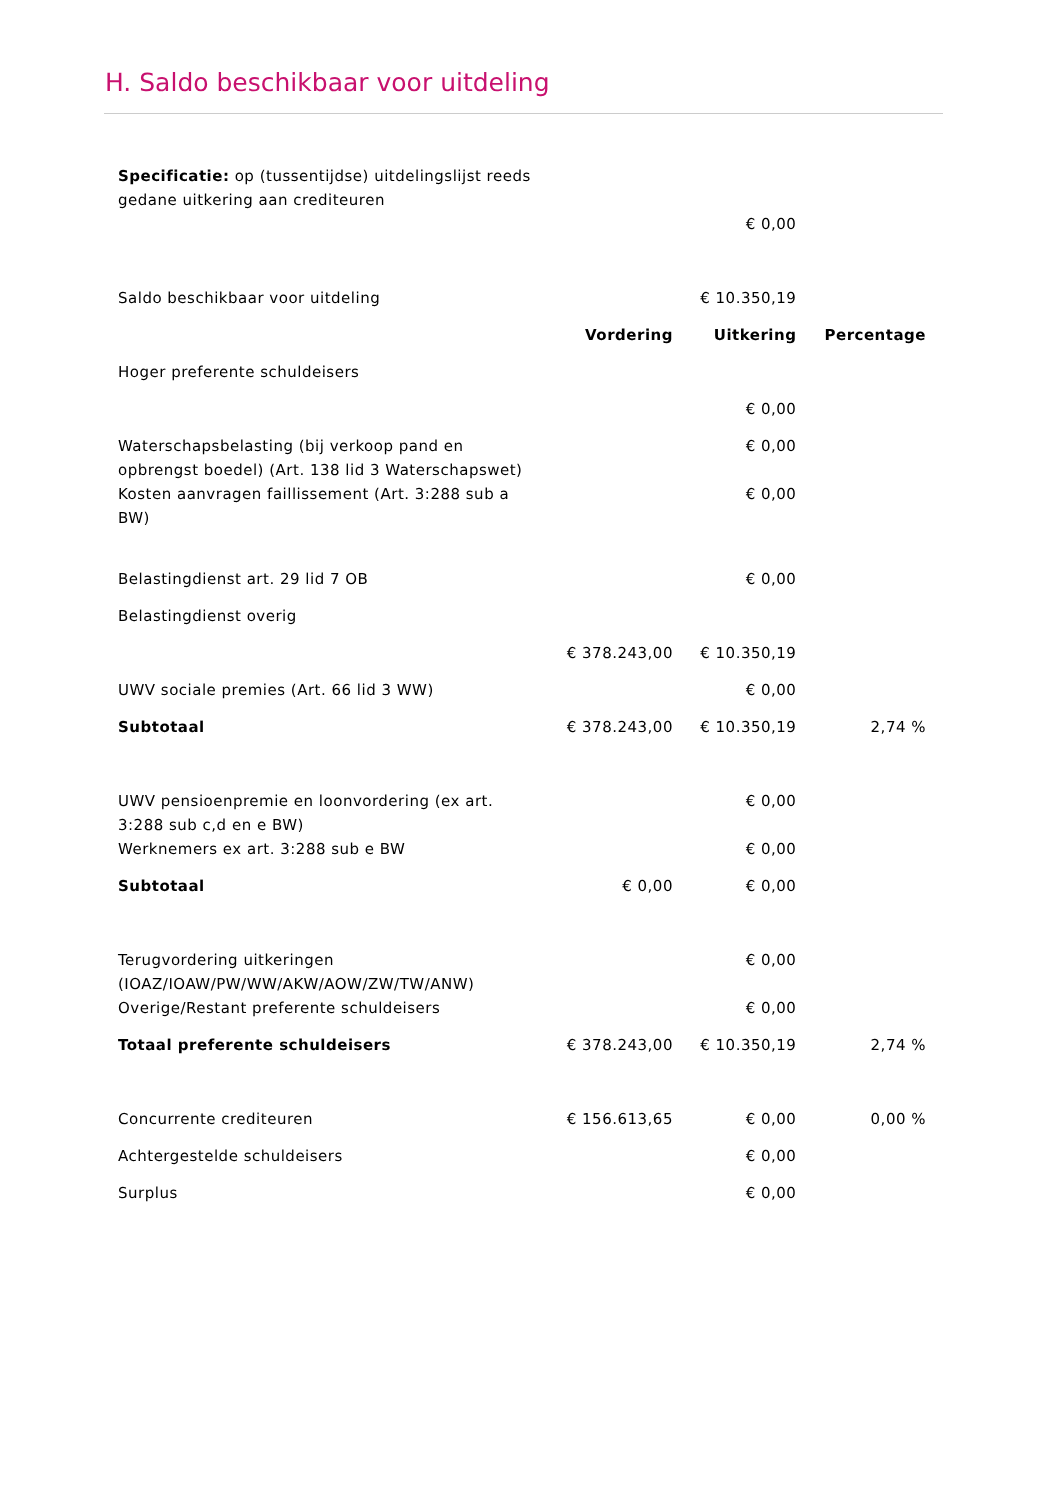H. Saldo beschikbaar voor uitdeling
| Specificatie: op (tussentijdse) uitdelingslijst reeds gedane uitkering aan crediteuren | | | |
| | | € 0,00 | |
| Saldo beschikbaar voor uitdeling | | € 10.350,19 | |
| | Vordering | Uitkering | Percentage |
| Hoger preferente schuldeisers | | | |
| | | € 0,00 | |
| Waterschapsbelasting (bij verkoop pand en opbrengst boedel) (Art. 138 lid 3 Waterschapswet) | | € 0,00 | |
| Kosten aanvragen faillissement (Art. 3:288 sub a BW) | | € 0,00 | |
| Belastingdienst art. 29 lid 7 OB | | € 0,00 | |
| Belastingdienst overig | | | |
| | € 378.243,00 | € 10.350,19 | |
| UWV sociale premies (Art. 66 lid 3 WW) | | € 0,00 | |
| Subtotaal | € 378.243,00 | € 10.350,19 | 2,74 % |
| UWV pensioenpremie en loonvordering (ex art. 3:288 sub c,d en e BW) | | € 0,00 | |
| Werknemers ex art. 3:288 sub e BW | | € 0,00 | |
| Subtotaal | € 0,00 | € 0,00 | |
| Terugvordering uitkeringen (IOAZ/IOAW/PW/WW/AKW/AOW/ZW/TW/ANW) | | € 0,00 | |
| Overige/Restant preferente schuldeisers | | € 0,00 | |
| Totaal preferente schuldeisers | € 378.243,00 | € 10.350,19 | 2,74 % |
| Concurrente crediteuren | € 156.613,65 | € 0,00 | 0,00 % |
| Achtergestelde schuldeisers | | € 0,00 | |
| Surplus | | € 0,00 | |